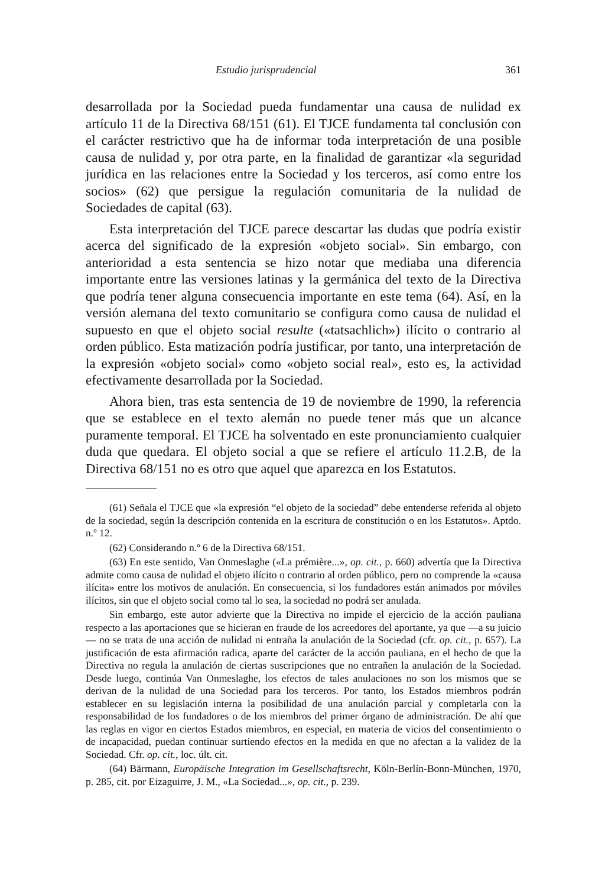Estudio jurisprudencial 361
desarrollada por la Sociedad pueda fundamentar una causa de nulidad ex artículo 11 de la Directiva 68/151 (61). El TJCE fundamenta tal conclusión con el carácter restrictivo que ha de informar toda interpretación de una posible causa de nulidad y, por otra parte, en la finalidad de garantizar «la seguridad jurídica en las relaciones entre la Sociedad y los terceros, así como entre los socios» (62) que persigue la regulación comunitaria de la nulidad de Sociedades de capital (63).
Esta interpretación del TJCE parece descartar las dudas que podría existir acerca del significado de la expresión «objeto social». Sin embargo, con anterioridad a esta sentencia se hizo notar que mediaba una diferencia importante entre las versiones latinas y la germánica del texto de la Directiva que podría tener alguna consecuencia importante en este tema (64). Así, en la versión alemana del texto comunitario se configura como causa de nulidad el supuesto en que el objeto social resulte («tatsachlich») ilícito o contrario al orden público. Esta matización podría justificar, por tanto, una interpretación de la expresión «objeto social» como «objeto social real», esto es, la actividad efectivamente desarrollada por la Sociedad.
Ahora bien, tras esta sentencia de 19 de noviembre de 1990, la referencia que se establece en el texto alemán no puede tener más que un alcance puramente temporal. El TJCE ha solventado en este pronunciamiento cualquier duda que quedara. El objeto social a que se refiere el artículo 11.2.B, de la Directiva 68/151 no es otro que aquel que aparezca en los Estatutos.
(61) Señala el TJCE que «la expresión “el objeto de la sociedad” debe entenderse referida al objeto de la sociedad, según la descripción contenida en la escritura de constitución o en los Estatutos». Aptdo. n.º 12.
(62) Considerando n.º 6 de la Directiva 68/151.
(63) En este sentido, Van Onmeslaghe («La prémière...», op. cit., p. 660) advertía que la Directiva admite como causa de nulidad el objeto ilícito o contrario al orden público, pero no comprende la «causa ilícita» entre los motivos de anulación. En consecuencia, si los fundadores están animados por móviles ilícitos, sin que el objeto social como tal lo sea, la sociedad no podrá ser anulada.
Sin embargo, este autor advierte que la Directiva no impide el ejercicio de la acción pauliana respecto a las aportaciones que se hicieran en fraude de los acreedores del aportante, ya que —a su juicio— no se trata de una acción de nulidad ni entraña la anulación de la Sociedad (cfr. op. cit., p. 657). La justificación de esta afirmación radica, aparte del carácter de la acción pauliana, en el hecho de que la Directiva no regula la anulación de ciertas suscripciones que no entrañen la anulación de la Sociedad. Desde luego, continúa Van Onmeslaghe, los efectos de tales anulaciones no son los mismos que se derivan de la nulidad de una Sociedad para los terceros. Por tanto, los Estados miembros podrán establecer en su legislación interna la posibilidad de una anulación parcial y completarla con la responsabilidad de los fundadores o de los miembros del primer órgano de administración. De ahí que las reglas en vigor en ciertos Estados miembros, en especial, en materia de vicios del consentimiento o de incapacidad, puedan continuar surtiendo efectos en la medida en que no afectan a la validez de la Sociedad. Cfr. op. cit., loc. últ. cit.
(64) Bärmann, Europäische Integration im Gesellschaftsrecht, Köln-Berlín-Bonn-München, 1970, p. 285, cit. por Eizaguirre, J. M., «La Sociedad...», op. cit., p. 239.